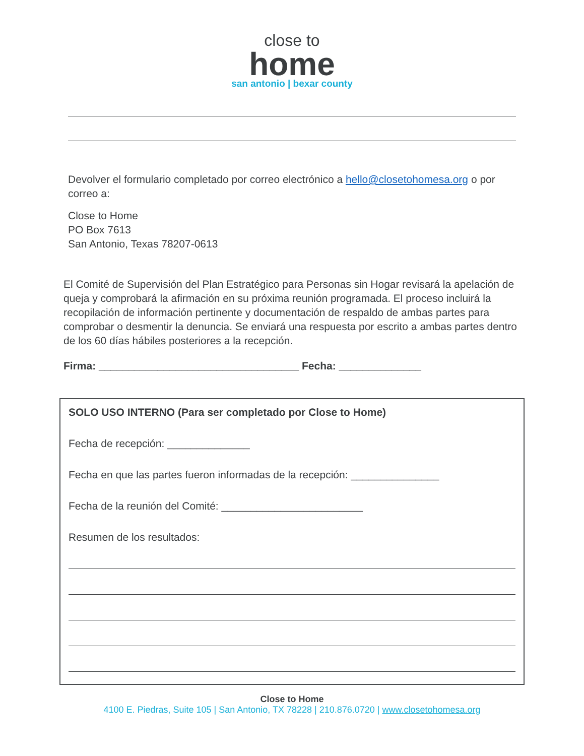close to
home
san antonio | bexar county
Devolver el formulario completado por correo electrónico a hello@closetohomesa.org o por correo a:
Close to Home
PO Box 7613
San Antonio, Texas 78207-0613
El Comité de Supervisión del Plan Estratégico para Personas sin Hogar revisará la apelación de queja y comprobará la afirmación en su próxima reunión programada. El proceso incluirá la recopilación de información pertinente y documentación de respaldo de ambas partes para comprobar o desmentir la denuncia. Se enviará una respuesta por escrito a ambas partes dentro de los 60 días hábiles posteriores a la recepción.
Firma: __________________________________ Fecha: ______________
SOLO USO INTERNO (Para ser completado por Close to Home)
Fecha de recepción: ______________
Fecha en que las partes fueron informadas de la recepción: _______________
Fecha de la reunión del Comité: ________________________
Resumen de los resultados:
Close to Home
4100 E. Piedras, Suite 105 | San Antonio, TX 78228 | 210.876.0720 | www.closetohomesa.org